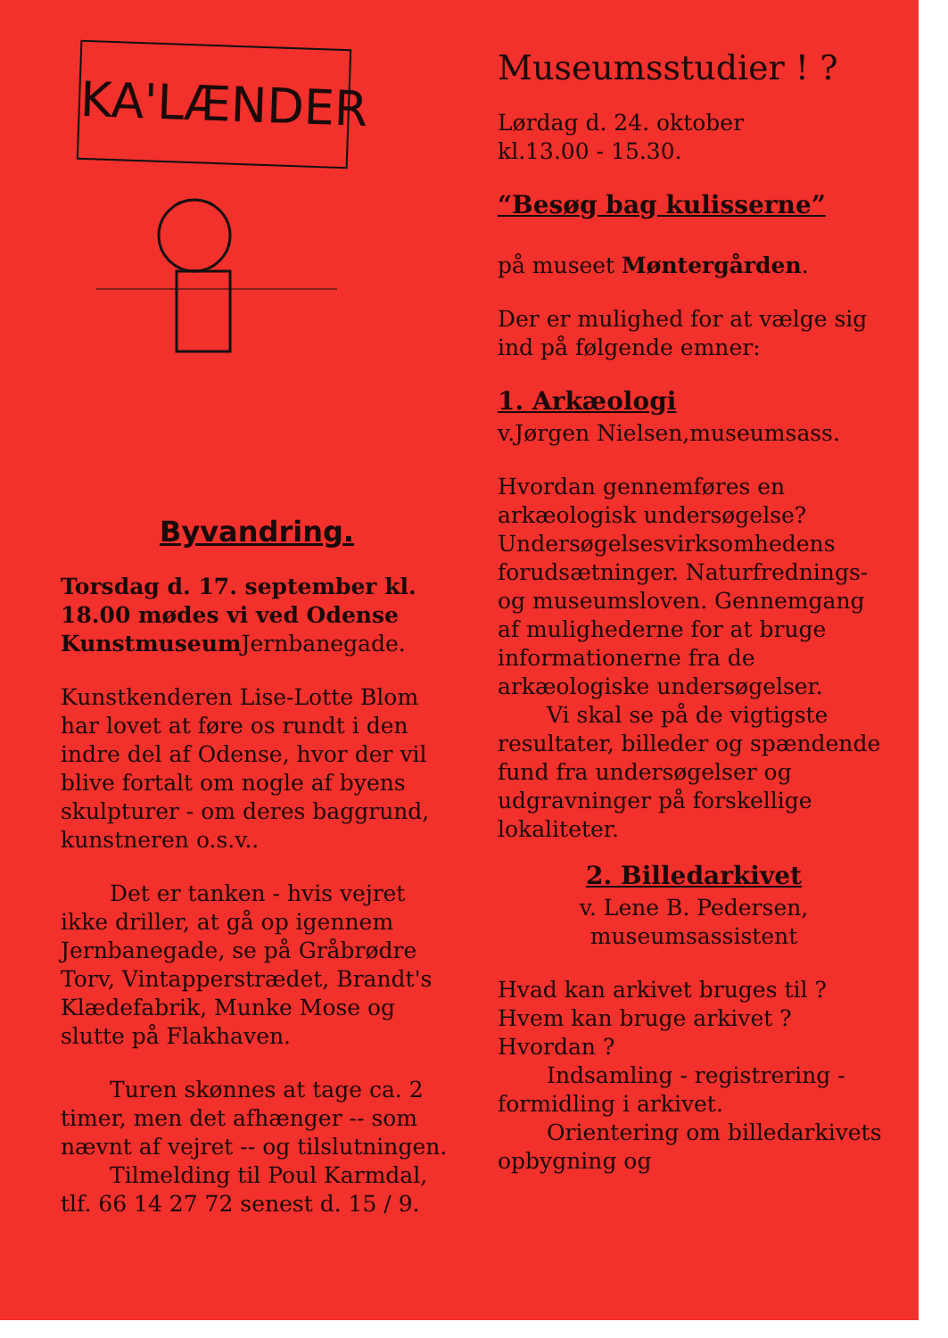KA'LÆNDER
Byvandring.
Torsdag d. 17. september kl. 18.00 mødes vi ved Odense Kunstmuseum Jernbanegade.
Kunstkenderen Lise-Lotte Blom har lovet at føre os rundt i den indre del af Odense, hvor der vil blive fortalt om nogle af byens skulpturer - om deres baggrund, kunstneren o.s.v..
Det er tanken - hvis vejret ikke driller, at gå op igennem Jernbanegade, se på Gråbrødre Torv, Vintapperstrædet, Brandt's Klædefabrik, Munke Mose og slutte på Flakhaven.
Turen skønnes at tage ca. 2 timer, men det afhænger -- som nævnt af vejret -- og tilslutningen.
Tilmelding til Poul Karmdal, tlf. 66 14 27 72 senest d. 15 / 9.
Museumsstudier ! ?
Lørdag d. 24. oktober
kl.13.00 - 15.30.
“Besøg bag kulisserne”
på museet Møntergården.
Der er mulighed for at vælge sig ind på følgende emner:
1. Arkæologi
v.Jørgen Nielsen,museumsass.
Hvordan gennemføres en arkæologisk undersøgelse? Undersøgelsesvirksomhedens forudsætninger. Naturfrednings- og museumsloven. Gennemgang af mulighederne for at bruge informationerne fra de arkæologiske undersøgelser.
Vi skal se på de vigtigste resultater, billeder og spændende fund fra undersøgelser og udgravninger på forskellige lokaliteter.
2. Billedarkivet
v. Lene B. Pedersen,
museumsassistent
Hvad kan arkivet bruges til ?
Hvem kan bruge arkivet ?
Hvordan ?
Indsamling - registrering - formidling i arkivet.
Orientering om billedarkivets opbygning og